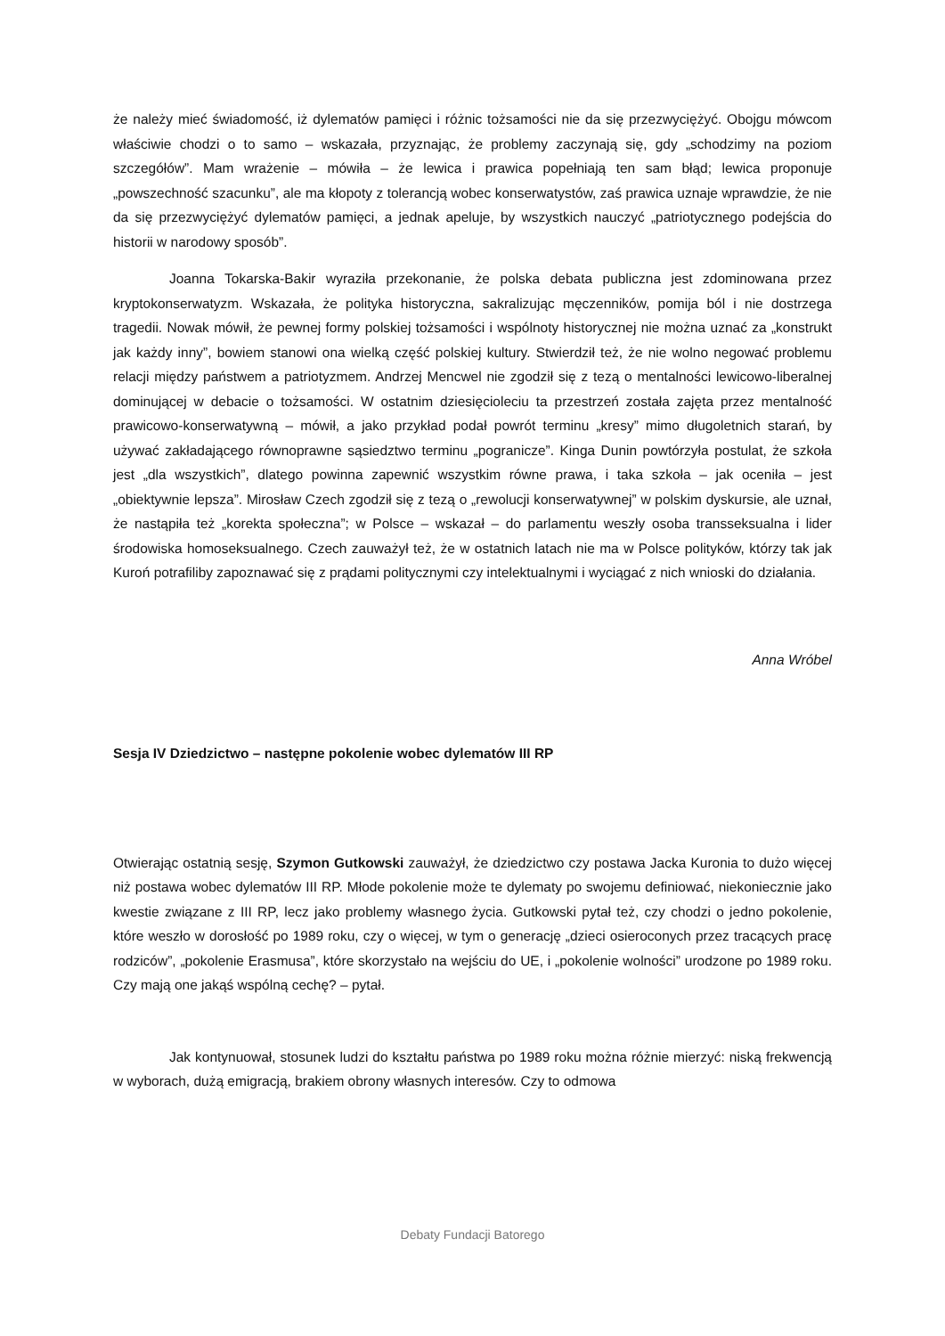że należy mieć świadomość, iż dylematów pamięci i różnic tożsamości nie da się przezwyciężyć. Obojgu mówcom właściwie chodzi o to samo – wskazała, przyznając, że problemy zaczynają się, gdy „schodzimy na poziom szczegółów”. Mam wrażenie – mówiła – że lewica i prawica popełniają ten sam błąd; lewica proponuje „powszechność szacunku”, ale ma kłopoty z tolerancją wobec konserwatystów, zaś prawica uznaje wprawdzie, że nie da się przezwyciężyć dylematów pamięci, a jednak apeluje, by wszystkich nauczyć „patriotycznego podejścia do historii w narodowy sposób”.
Joanna Tokarska-Bakir wyraziła przekonanie, że polska debata publiczna jest zdominowana przez kryptokonserwatyzm. Wskazała, że polityka historyczna, sakralizując męczenników, pomija ból i nie dostrzega tragedii. Nowak mówił, że pewnej formy polskiej tożsamości i wspólnoty historycznej nie można uznać za „konstrukt jak każdy inny”, bowiem stanowi ona wielką część polskiej kultury. Stwierdził też, że nie wolno negować problemu relacji między państwem a patriotyzmem. Andrzej Mencwel nie zgodził się z tezą o mentalności lewicowo-liberalnej dominującej w debacie o tożsamości. W ostatnim dziesięcioleciu ta przestrzeń została zajęta przez mentalność prawicowo-konserwatywną – mówił, a jako przykład podał powrót terminu „kresy” mimo długoletnich starań, by używać zakładającego równoprawne sąsiedztwo terminu „pogranicze”. Kinga Dunin powtórzyła postulat, że szkoła jest „dla wszystkich”, dlatego powinna zapewnić wszystkim równe prawa, i taka szkoła – jak oceniła – jest „obiektywnie lepsza”. Mirosław Czech zgodził się z tezą o „rewolucji konserwatywnej” w polskim dyskursie, ale uznał, że nastąpiła też „korekta społeczna”; w Polsce – wskazał – do parlamentu weszły osoba transseksualna i lider środowiska homoseksualnego. Czech zauważył też, że w ostatnich latach nie ma w Polsce polityków, którzy tak jak Kuroń potrafiliby zapoznawać się z prądami politycznymi czy intelektualnymi i wyciągać z nich wnioski do działania.
Anna Wróbel
Sesja IV Dziedzictwo – następne pokolenie wobec dylematów III RP
Otwierając ostatnią sesję, Szymon Gutkowski zauważył, że dziedzictwo czy postawa Jacka Kuronia to dużo więcej niż postawa wobec dylematów III RP. Młode pokolenie może te dylematy po swojemu definiować, niekoniecznie jako kwestie związane z III RP, lecz jako problemy własnego życia. Gutkowski pytał też, czy chodzi o jedno pokolenie, które weszło w dorosłość po 1989 roku, czy o więcej, w tym o generację „dzieci osieroconych przez tracących pracę rodziców”, „pokolenie Erasmusa”, które skorzystało na wejściu do UE, i „pokolenie wolności” urodzone po 1989 roku. Czy mają one jakąś wspólną cechę? – pytał.
Jak kontynuował, stosunek ludzi do kształtu państwa po 1989 roku można różnie mierzyć: niską frekwencją w wyborach, dużą emigracją, brakiem obrony własnych interesów. Czy to odmowa
Debaty Fundacji Batorego